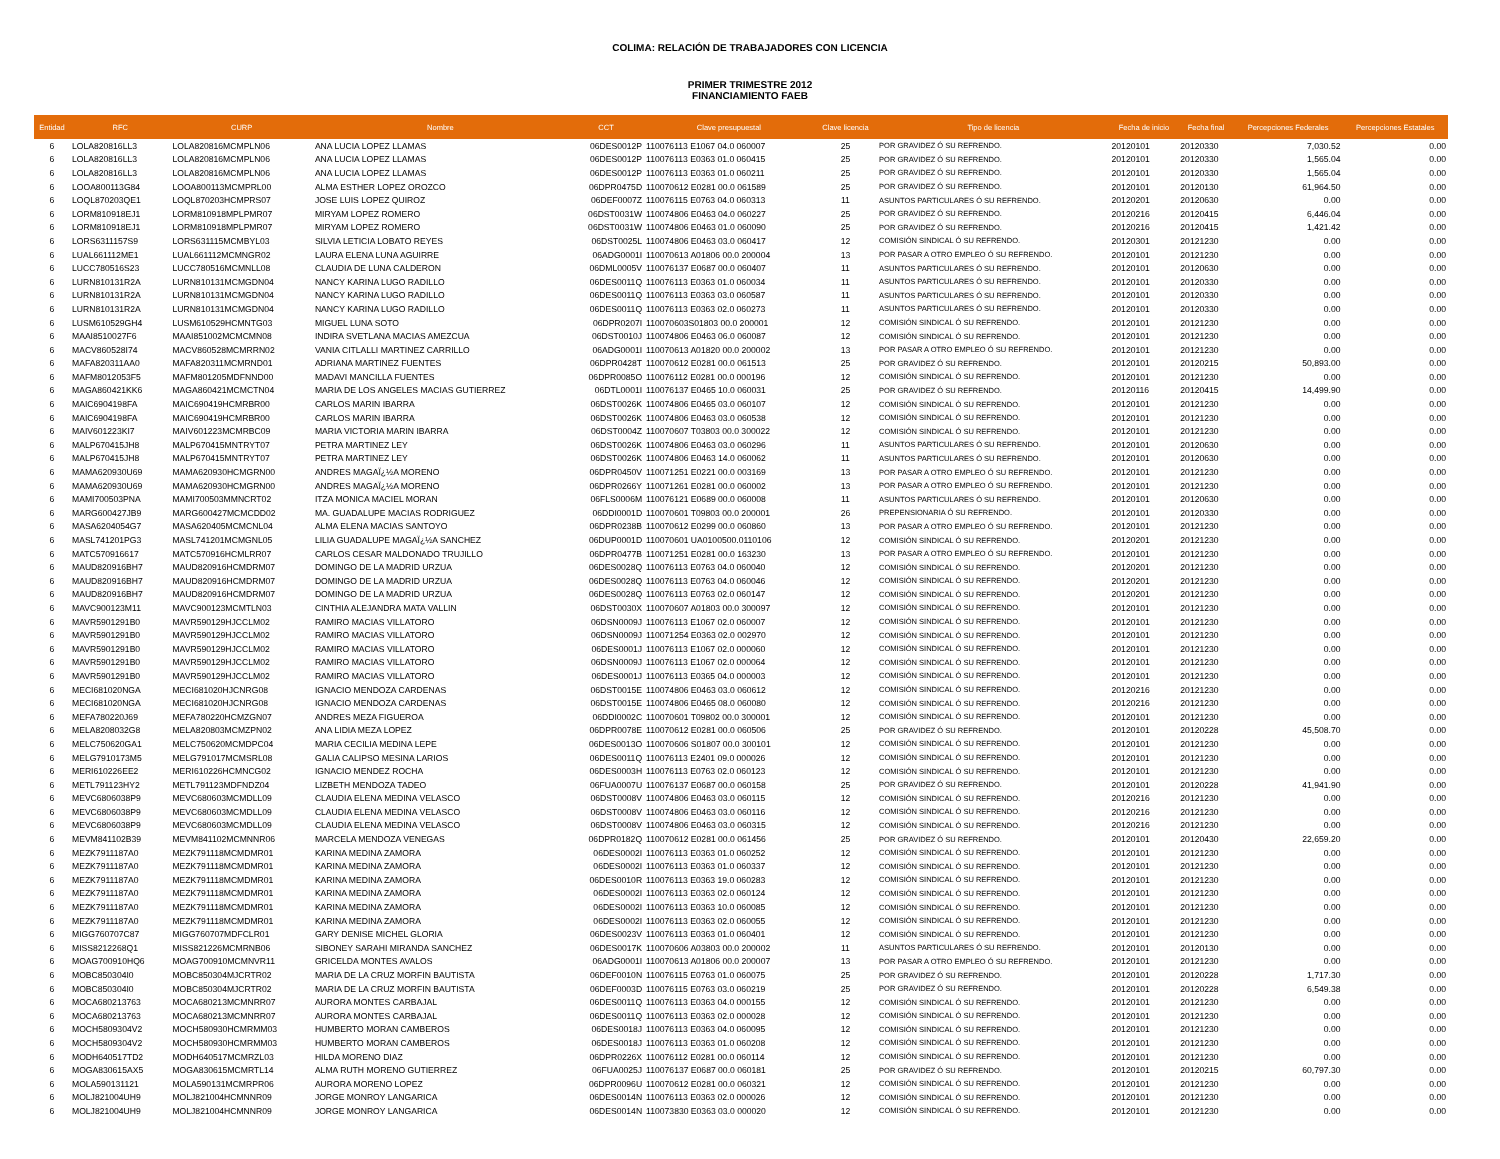COLIMA: RELACIÓN DE TRABAJADORES CON LICENCIA
PRIMER TRIMESTRE 2012
FINANCIAMIENTO FAEB
| Entidad | RFC | CURP | Nombre | CCT | Clave presupuestal | Clave licencia | Tipo de licencia | Fecha de inicio | Fecha final | Percepciones Federales | Percepciones Estatales |
| --- | --- | --- | --- | --- | --- | --- | --- | --- | --- | --- | --- |
| 6 | LOLA820816LL3 | LOLA820816MCMPLN06 | ANA LUCIA LOPEZ LLAMAS | 06DES0012P | 110076113 E1067 04.0 060007 | 25 | POR GRAVIDEZ Ó SU REFRENDO. | 20120101 | 20120330 | 7,030.52 | 0.00 |
| 6 | LOLA820816LL3 | LOLA820816MCMPLN06 | ANA LUCIA LOPEZ LLAMAS | 06DES0012P | 110076113 E0363 01.0 060415 | 25 | POR GRAVIDEZ Ó SU REFRENDO. | 20120101 | 20120330 | 1,565.04 | 0.00 |
| 6 | LOLA820816LL3 | LOLA820816MCMPLN06 | ANA LUCIA LOPEZ LLAMAS | 06DES0012P | 110076113 E0363 01.0 060211 | 25 | POR GRAVIDEZ Ó SU REFRENDO. | 20120101 | 20120330 | 1,565.04 | 0.00 |
| 6 | LOOA800113G84 | LOOA800113MCMPRL00 | ALMA ESTHER LOPEZ OROZCO | 06DPR0475D | 110070612 E0281 00.0 061589 | 25 | POR GRAVIDEZ Ó SU REFRENDO. | 20120101 | 20120130 | 61,964.50 | 0.00 |
| 6 | LOQL870203QE1 | LOQL870203HCMPRS07 | JOSE LUIS LOPEZ QUIROZ | 06DEF0007Z | 110076115 E0763 04.0 060313 | 11 | ASUNTOS PARTICULARES Ó SU REFRENDO. | 20120201 | 20120630 | 0.00 | 0.00 |
| 6 | LORM810918EJ1 | LORM810918MPLPMR07 | MIRYAM LOPEZ ROMERO | 06DST0031W | 110074806 E0463 04.0 060227 | 25 | POR GRAVIDEZ Ó SU REFRENDO. | 20120216 | 20120415 | 6,446.04 | 0.00 |
| 6 | LORM810918EJ1 | LORM810918MPLPMR07 | MIRYAM LOPEZ ROMERO | 06DST0031W | 110074806 E0463 01.0 060090 | 25 | POR GRAVIDEZ Ó SU REFRENDO. | 20120216 | 20120415 | 1,421.42 | 0.00 |
| 6 | LORS6311157S9 | LORS631115MCMBYL03 | SILVIA LETICIA LOBATO REYES | 06DST0025L | 110074806 E0463 03.0 060417 | 12 | COMISIÓN SINDICAL Ó SU REFRENDO. | 20120301 | 20121230 | 0.00 | 0.00 |
| 6 | LUAL661112ME1 | LUAL661112MCMNGR02 | LAURA ELENA LUNA AGUIRRE | 06ADG0001I | 110070613 A01806 00.0 200004 | 13 | POR PASAR A OTRO EMPLEO Ó SU REFRENDO. | 20120101 | 20121230 | 0.00 | 0.00 |
| 6 | LUCC780516S23 | LUCC780516MCMNLL08 | CLAUDIA DE LUNA CALDERON | 06DML0005V | 110076137 E0687 00.0 060407 | 11 | ASUNTOS PARTICULARES Ó SU REFRENDO. | 20120101 | 20120630 | 0.00 | 0.00 |
| 6 | LURN810131R2A | LURN810131MCMGDN04 | NANCY KARINA LUGO RADILLO | 06DES0011Q | 110076113 E0363 01.0 060034 | 11 | ASUNTOS PARTICULARES Ó SU REFRENDO. | 20120101 | 20120330 | 0.00 | 0.00 |
| 6 | LURN810131R2A | LURN810131MCMGDN04 | NANCY KARINA LUGO RADILLO | 06DES0011Q | 110076113 E0363 03.0 060587 | 11 | ASUNTOS PARTICULARES Ó SU REFRENDO. | 20120101 | 20120330 | 0.00 | 0.00 |
| 6 | LURN810131R2A | LURN810131MCMGDN04 | NANCY KARINA LUGO RADILLO | 06DES0011Q | 110076113 E0363 02.0 060273 | 11 | ASUNTOS PARTICULARES Ó SU REFRENDO. | 20120101 | 20120330 | 0.00 | 0.00 |
| 6 | LUSM610529GH4 | LUSM610529HCMNTG03 | MIGUEL LUNA SOTO | 06DPR0207I | 110070603S01803 00.0 200001 | 12 | COMISIÓN SINDICAL Ó SU REFRENDO. | 20120101 | 20121230 | 0.00 | 0.00 |
| 6 | MAAI8510027F6 | MAAI851002MCMCMN08 | INDIRA SVETLANA MACIAS AMEZCUA | 06DST0010J | 110074806 E0463 06.0 060087 | 12 | COMISIÓN SINDICAL Ó SU REFRENDO. | 20120101 | 20121230 | 0.00 | 0.00 |
| 6 | MACV860528I74 | MACV860528MCMRRN02 | VANIA CITLALLI MARTINEZ CARRILLO | 06ADG0001I | 110070613 A01820 00.0 200002 | 13 | POR PASAR A OTRO EMPLEO Ó SU REFRENDO. | 20120101 | 20121230 | 0.00 | 0.00 |
| 6 | MAFA820311AA0 | MAFA820311MCMRND01 | ADRIANA MARTINEZ FUENTES | 06DPR0428T | 110070612 E0281 00.0 061513 | 25 | POR GRAVIDEZ Ó SU REFRENDO. | 20120101 | 20120215 | 50,893.00 | 0.00 |
| 6 | MAFM8012053F5 | MAFM801205MDFNND00 | MADAVI MANCILLA FUENTES | 06DPR0085O | 110076112 E0281 00.0 000196 | 12 | COMISIÓN SINDICAL Ó SU REFRENDO. | 20120101 | 20121230 | 0.00 | 0.00 |
| 6 | MAGA860421KK6 | MAGA860421MCMCTN04 | MARIA DE LOS ANGELES MACIAS GUTIERREZ | 06DTL0001I | 110076137 E0465 10.0 060031 | 25 | POR GRAVIDEZ Ó SU REFRENDO. | 20120116 | 20120415 | 14,499.90 | 0.00 |
| 6 | MAIC6904198FA | MAIC690419HCMRBR00 | CARLOS MARIN IBARRA | 06DST0026K | 110074806 E0465 03.0 060107 | 12 | COMISIÓN SINDICAL Ó SU REFRENDO. | 20120101 | 20121230 | 0.00 | 0.00 |
| 6 | MAIC6904198FA | MAIC690419HCMRBR00 | CARLOS MARIN IBARRA | 06DST0026K | 110074806 E0463 03.0 060538 | 12 | COMISIÓN SINDICAL Ó SU REFRENDO. | 20120101 | 20121230 | 0.00 | 0.00 |
| 6 | MAIV601223KI7 | MAIV601223MCMRBC09 | MARIA VICTORIA MARIN IBARRA | 06DST0004Z | 110070607 T03803 00.0 300022 | 12 | COMISIÓN SINDICAL Ó SU REFRENDO. | 20120101 | 20121230 | 0.00 | 0.00 |
| 6 | MALP670415JH8 | MALP670415MNTRYT07 | PETRA MARTINEZ LEY | 06DST0026K | 110074806 E0463 03.0 060296 | 11 | ASUNTOS PARTICULARES Ó SU REFRENDO. | 20120101 | 20120630 | 0.00 | 0.00 |
| 6 | MALP670415JH8 | MALP670415MNTRYT07 | PETRA MARTINEZ LEY | 06DST0026K | 110074806 E0463 14.0 060062 | 11 | ASUNTOS PARTICULARES Ó SU REFRENDO. | 20120101 | 20120630 | 0.00 | 0.00 |
| 6 | MAMA620930U69 | MAMA620930HCMGRN00 | ANDRES MAGAÏ¿½A MORENO | 06DPR0450V | 110071251 E0221 00.0 003169 | 13 | POR PASAR A OTRO EMPLEO Ó SU REFRENDO. | 20120101 | 20121230 | 0.00 | 0.00 |
| 6 | MAMA620930U69 | MAMA620930HCMGRN00 | ANDRES MAGAÏ¿½A MORENO | 06DPR0266Y | 110071261 E0281 00.0 060002 | 13 | POR PASAR A OTRO EMPLEO Ó SU REFRENDO. | 20120101 | 20121230 | 0.00 | 0.00 |
| 6 | MAMI700503PNA | MAMI700503MMNCRT02 | ITZA MONICA MACIEL MORAN | 06FLS0006M | 110076121 E0689 00.0 060008 | 11 | ASUNTOS PARTICULARES Ó SU REFRENDO. | 20120101 | 20120630 | 0.00 | 0.00 |
| 6 | MARG600427JB9 | MARG600427MCMCDD02 | MA. GUADALUPE MACIAS RODRIGUEZ | 06DDI0001D | 110070601 T09803 00.0 200001 | 26 | PREPENSIONARIA Ó SU REFRENDO. | 20120101 | 20120330 | 0.00 | 0.00 |
| 6 | MASA6204054G7 | MASA620405MCMCNL04 | ALMA ELENA MACIAS SANTOYO | 06DPR0238B | 110070612 E0299 00.0 060860 | 13 | POR PASAR A OTRO EMPLEO Ó SU REFRENDO. | 20120101 | 20121230 | 0.00 | 0.00 |
| 6 | MASL741201PG3 | MASL741201MCMGNL05 | LILIA GUADALUPE MAGAÏ¿½A SANCHEZ | 06DUP0001D | 110070601 UA0100500.0110106 | 12 | COMISIÓN SINDICAL Ó SU REFRENDO. | 20120201 | 20121230 | 0.00 | 0.00 |
| 6 | MATC570916617 | MATC570916HCMLRR07 | CARLOS CESAR MALDONADO TRUJILLO | 06DPR0477B | 110071251 E0281 00.0 163230 | 13 | POR PASAR A OTRO EMPLEO Ó SU REFRENDO. | 20120101 | 20121230 | 0.00 | 0.00 |
| 6 | MAUD820916BH7 | MAUD820916HCMDRM07 | DOMINGO DE LA MADRID URZUA | 06DES0028Q | 110076113 E0763 04.0 060040 | 12 | COMISIÓN SINDICAL Ó SU REFRENDO. | 20120201 | 20121230 | 0.00 | 0.00 |
| 6 | MAUD820916BH7 | MAUD820916HCMDRM07 | DOMINGO DE LA MADRID URZUA | 06DES0028Q | 110076113 E0763 04.0 060046 | 12 | COMISIÓN SINDICAL Ó SU REFRENDO. | 20120201 | 20121230 | 0.00 | 0.00 |
| 6 | MAUD820916BH7 | MAUD820916HCMDRM07 | DOMINGO DE LA MADRID URZUA | 06DES0028Q | 110076113 E0763 02.0 060147 | 12 | COMISIÓN SINDICAL Ó SU REFRENDO. | 20120201 | 20121230 | 0.00 | 0.00 |
| 6 | MAVC900123M11 | MAVC900123MCMTLN03 | CINTHIA ALEJANDRA MATA VALLIN | 06DST0030X | 110070607 A01803 00.0 300097 | 12 | COMISIÓN SINDICAL Ó SU REFRENDO. | 20120101 | 20121230 | 0.00 | 0.00 |
| 6 | MAVR5901291B0 | MAVR590129HJCCLM02 | RAMIRO MACIAS VILLATORO | 06DSN0009J | 110076113 E1067 02.0 060007 | 12 | COMISIÓN SINDICAL Ó SU REFRENDO. | 20120101 | 20121230 | 0.00 | 0.00 |
| 6 | MAVR5901291B0 | MAVR590129HJCCLM02 | RAMIRO MACIAS VILLATORO | 06DSN0009J | 110071254 E0363 02.0 002970 | 12 | COMISIÓN SINDICAL Ó SU REFRENDO. | 20120101 | 20121230 | 0.00 | 0.00 |
| 6 | MAVR5901291B0 | MAVR590129HJCCLM02 | RAMIRO MACIAS VILLATORO | 06DES0001J | 110076113 E1067 02.0 000060 | 12 | COMISIÓN SINDICAL Ó SU REFRENDO. | 20120101 | 20121230 | 0.00 | 0.00 |
| 6 | MAVR5901291B0 | MAVR590129HJCCLM02 | RAMIRO MACIAS VILLATORO | 06DSN0009J | 110076113 E1067 02.0 000064 | 12 | COMISIÓN SINDICAL Ó SU REFRENDO. | 20120101 | 20121230 | 0.00 | 0.00 |
| 6 | MAVR5901291B0 | MAVR590129HJCCLM02 | RAMIRO MACIAS VILLATORO | 06DES0001J | 110076113 E0365 04.0 000003 | 12 | COMISIÓN SINDICAL Ó SU REFRENDO. | 20120101 | 20121230 | 0.00 | 0.00 |
| 6 | MECI681020NGA | MECI681020HJCNRG08 | IGNACIO MENDOZA CARDENAS | 06DST0015E | 110074806 E0463 03.0 060612 | 12 | COMISIÓN SINDICAL Ó SU REFRENDO. | 20120216 | 20121230 | 0.00 | 0.00 |
| 6 | MECI681020NGA | MECI681020HJCNRG08 | IGNACIO MENDOZA CARDENAS | 06DST0015E | 110074806 E0465 08.0 060080 | 12 | COMISIÓN SINDICAL Ó SU REFRENDO. | 20120216 | 20121230 | 0.00 | 0.00 |
| 6 | MEFA780220J69 | MEFA780220HCMZGN07 | ANDRES MEZA FIGUEROA | 06DDI0002C | 110070601 T09802 00.0 300001 | 12 | COMISIÓN SINDICAL Ó SU REFRENDO. | 20120101 | 20121230 | 0.00 | 0.00 |
| 6 | MELA8208032G8 | MELA820803MCMZPN02 | ANA LIDIA MEZA LOPEZ | 06DPR0078E | 110070612 E0281 00.0 060506 | 25 | POR GRAVIDEZ Ó SU REFRENDO. | 20120101 | 20120228 | 45,508.70 | 0.00 |
| 6 | MELC750620GA1 | MELC750620MCMDPC04 | MARIA CECILIA MEDINA LEPE | 06DES0013O | 110070606 S01807 00.0 300101 | 12 | COMISIÓN SINDICAL Ó SU REFRENDO. | 20120101 | 20121230 | 0.00 | 0.00 |
| 6 | MELG7910173M5 | MELG791017MCMSRL08 | GALIA CALIPSO MESINA LARIOS | 06DES0011Q | 110076113 E2401 09.0 000026 | 12 | COMISIÓN SINDICAL Ó SU REFRENDO. | 20120101 | 20121230 | 0.00 | 0.00 |
| 6 | MERI610226EE2 | MERI610226HCMNCG02 | IGNACIO MENDEZ ROCHA | 06DES0003H | 110076113 E0763 02.0 060123 | 12 | COMISIÓN SINDICAL Ó SU REFRENDO. | 20120101 | 20121230 | 0.00 | 0.00 |
| 6 | METL791123HY2 | METL791123MDFNDZ04 | LIZBETH MENDOZA TADEO | 06FUA0007U | 110076137 E0687 00.0 060158 | 25 | POR GRAVIDEZ Ó SU REFRENDO. | 20120101 | 20120228 | 41,941.90 | 0.00 |
| 6 | MEVC6806038P9 | MEVC680603MCMDLL09 | CLAUDIA ELENA MEDINA VELASCO | 06DST0008V | 110074806 E0463 03.0 060115 | 12 | COMISIÓN SINDICAL Ó SU REFRENDO. | 20120216 | 20121230 | 0.00 | 0.00 |
| 6 | MEVC6806038P9 | MEVC680603MCMDLL09 | CLAUDIA ELENA MEDINA VELASCO | 06DST0008V | 110074806 E0463 03.0 060116 | 12 | COMISIÓN SINDICAL Ó SU REFRENDO. | 20120216 | 20121230 | 0.00 | 0.00 |
| 6 | MEVC6806038P9 | MEVC680603MCMDLL09 | CLAUDIA ELENA MEDINA VELASCO | 06DST0008V | 110074806 E0463 03.0 060315 | 12 | COMISIÓN SINDICAL Ó SU REFRENDO. | 20120216 | 20121230 | 0.00 | 0.00 |
| 6 | MEVM841102B39 | MEVM841102MCMNNR06 | MARCELA MENDOZA VENEGAS | 06DPR0182Q | 110070612 E0281 00.0 061456 | 25 | POR GRAVIDEZ Ó SU REFRENDO. | 20120101 | 20120430 | 22,659.20 | 0.00 |
| 6 | MEZK7911187A0 | MEZK791118MCMDMR01 | KARINA MEDINA ZAMORA | 06DES0002I | 110076113 E0363 01.0 060252 | 12 | COMISIÓN SINDICAL Ó SU REFRENDO. | 20120101 | 20121230 | 0.00 | 0.00 |
| 6 | MEZK7911187A0 | MEZK791118MCMDMR01 | KARINA MEDINA ZAMORA | 06DES0002I | 110076113 E0363 01.0 060337 | 12 | COMISIÓN SINDICAL Ó SU REFRENDO. | 20120101 | 20121230 | 0.00 | 0.00 |
| 6 | MEZK7911187A0 | MEZK791118MCMDMR01 | KARINA MEDINA ZAMORA | 06DES0010R | 110076113 E0363 19.0 060283 | 12 | COMISIÓN SINDICAL Ó SU REFRENDO. | 20120101 | 20121230 | 0.00 | 0.00 |
| 6 | MEZK7911187A0 | MEZK791118MCMDMR01 | KARINA MEDINA ZAMORA | 06DES0002I | 110076113 E0363 02.0 060124 | 12 | COMISIÓN SINDICAL Ó SU REFRENDO. | 20120101 | 20121230 | 0.00 | 0.00 |
| 6 | MEZK7911187A0 | MEZK791118MCMDMR01 | KARINA MEDINA ZAMORA | 06DES0002I | 110076113 E0363 10.0 060085 | 12 | COMISIÓN SINDICAL Ó SU REFRENDO. | 20120101 | 20121230 | 0.00 | 0.00 |
| 6 | MEZK7911187A0 | MEZK791118MCMDMR01 | KARINA MEDINA ZAMORA | 06DES0002I | 110076113 E0363 02.0 060055 | 12 | COMISIÓN SINDICAL Ó SU REFRENDO. | 20120101 | 20121230 | 0.00 | 0.00 |
| 6 | MIGG760707C87 | MIGG760707MDFCLR01 | GARY DENISE MICHEL GLORIA | 06DES0023V | 110076113 E0363 01.0 060401 | 12 | COMISIÓN SINDICAL Ó SU REFRENDO. | 20120101 | 20121230 | 0.00 | 0.00 |
| 6 | MISS8212268Q1 | MISS821226MCMRNB06 | SIBONEY SARAHI MIRANDA SANCHEZ | 06DES0017K | 110070606 A03803 00.0 200002 | 11 | ASUNTOS PARTICULARES Ó SU REFRENDO. | 20120101 | 20120130 | 0.00 | 0.00 |
| 6 | MOAG700910HQ6 | MOAG700910MCMNVR11 | GRICELDA MONTES AVALOS | 06ADG0001I | 110070613 A01806 00.0 200007 | 13 | POR PASAR A OTRO EMPLEO Ó SU REFRENDO. | 20120101 | 20121230 | 0.00 | 0.00 |
| 6 | MOBC850304I0 | MOBC850304MJCRTR02 | MARIA DE LA CRUZ MORFIN BAUTISTA | 06DEF0010N | 110076115 E0763 01.0 060075 | 25 | POR GRAVIDEZ Ó SU REFRENDO. | 20120101 | 20120228 | 1,717.30 | 0.00 |
| 6 | MOBC850304I0 | MOBC850304MJCRTR02 | MARIA DE LA CRUZ MORFIN BAUTISTA | 06DEF0003D | 110076115 E0763 03.0 060219 | 25 | POR GRAVIDEZ Ó SU REFRENDO. | 20120101 | 20120228 | 6,549.38 | 0.00 |
| 6 | MOCA680213763 | MOCA680213MCMNRR07 | AURORA MONTES CARBAJAL | 06DES0011Q | 110076113 E0363 04.0 000155 | 12 | COMISIÓN SINDICAL Ó SU REFRENDO. | 20120101 | 20121230 | 0.00 | 0.00 |
| 6 | MOCA680213763 | MOCA680213MCMNRR07 | AURORA MONTES CARBAJAL | 06DES0011Q | 110076113 E0363 02.0 000028 | 12 | COMISIÓN SINDICAL Ó SU REFRENDO. | 20120101 | 20121230 | 0.00 | 0.00 |
| 6 | MOCH5809304V2 | MOCH580930HCMRMM03 | HUMBERTO MORAN CAMBEROS | 06DES0018J | 110076113 E0363 04.0 060095 | 12 | COMISIÓN SINDICAL Ó SU REFRENDO. | 20120101 | 20121230 | 0.00 | 0.00 |
| 6 | MOCH5809304V2 | MOCH580930HCMRMM03 | HUMBERTO MORAN CAMBEROS | 06DES0018J | 110076113 E0363 01.0 060208 | 12 | COMISIÓN SINDICAL Ó SU REFRENDO. | 20120101 | 20121230 | 0.00 | 0.00 |
| 6 | MODH640517TD2 | MODH640517MCMRZL03 | HILDA MORENO DIAZ | 06DPR0226X | 110076112 E0281 00.0 060114 | 12 | COMISIÓN SINDICAL Ó SU REFRENDO. | 20120101 | 20121230 | 0.00 | 0.00 |
| 6 | MOGA830615AX5 | MOGA830615MCMRTL14 | ALMA RUTH MORENO GUTIERREZ | 06FUA0025J | 110076137 E0687 00.0 060181 | 25 | POR GRAVIDEZ Ó SU REFRENDO. | 20120101 | 20120215 | 60,797.30 | 0.00 |
| 6 | MOLA590131121 | MOLA590131MCMRPR06 | AURORA MORENO LOPEZ | 06DPR0096U | 110070612 E0281 00.0 060321 | 12 | COMISIÓN SINDICAL Ó SU REFRENDO. | 20120101 | 20121230 | 0.00 | 0.00 |
| 6 | MOLJ821004UH9 | MOLJ821004HCMNNR09 | JORGE MONROY LANGARICA | 06DES0014N | 110076113 E0363 02.0 000026 | 12 | COMISIÓN SINDICAL Ó SU REFRENDO. | 20120101 | 20121230 | 0.00 | 0.00 |
| 6 | MOLJ821004UH9 | MOLJ821004HCMNNR09 | JORGE MONROY LANGARICA | 06DES0014N | 110073830 E0363 03.0 000020 | 12 | COMISIÓN SINDICAL Ó SU REFRENDO. | 20120101 | 20121230 | 0.00 | 0.00 |